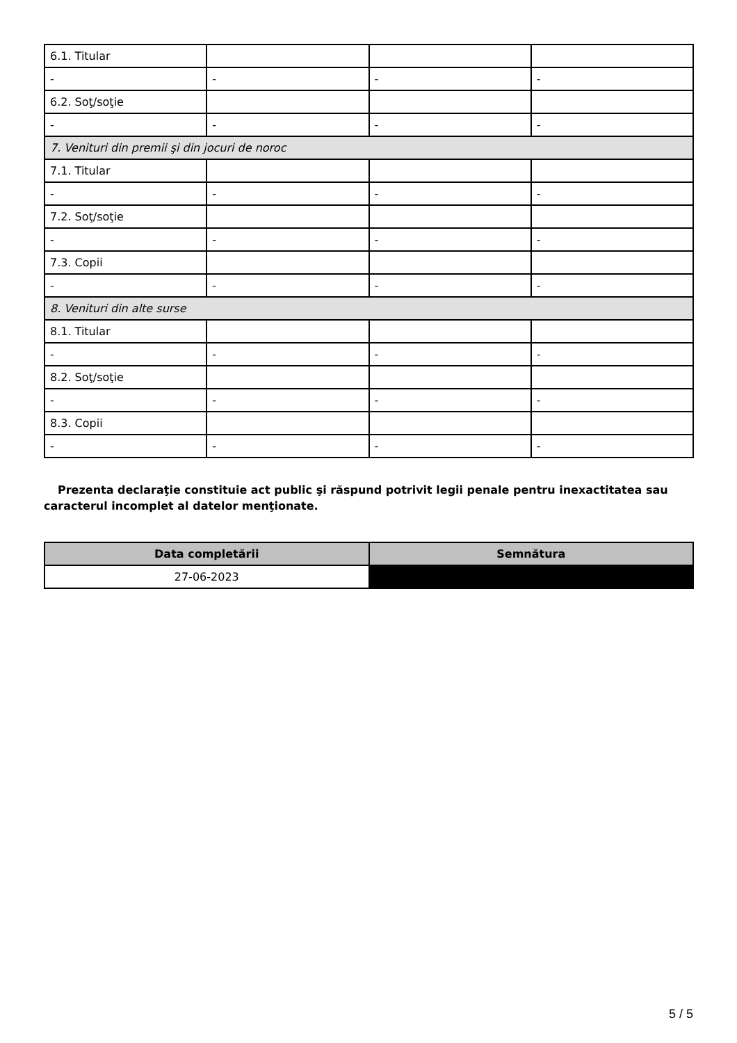| 6.1. Titular | | | |
| - | - | - | - |
| 6.2. Soţ/soţie | | | |
| - | - | - | - |
| 7. Venituri din premii şi din jocuri de noroc | | | |
| 7.1. Titular | | | |
| - | - | - | - |
| 7.2. Soţ/soţie | | | |
| - | - | - | - |
| 7.3. Copii | | | |
| - | - | - | - |
| 8. Venituri din alte surse | | | |
| 8.1. Titular | | | |
| - | - | - | - |
| 8.2. Soţ/soţie | | | |
| - | - | - | - |
| 8.3. Copii | | | |
| - | - | - | - |
Prezenta declaraţie constituie act public şi răspund potrivit legii penale pentru inexactitatea sau caracterul incomplet al datelor menţionate.
| Data completării | Semnătura |
| --- | --- |
| 27-06-2023 | |
5 / 5